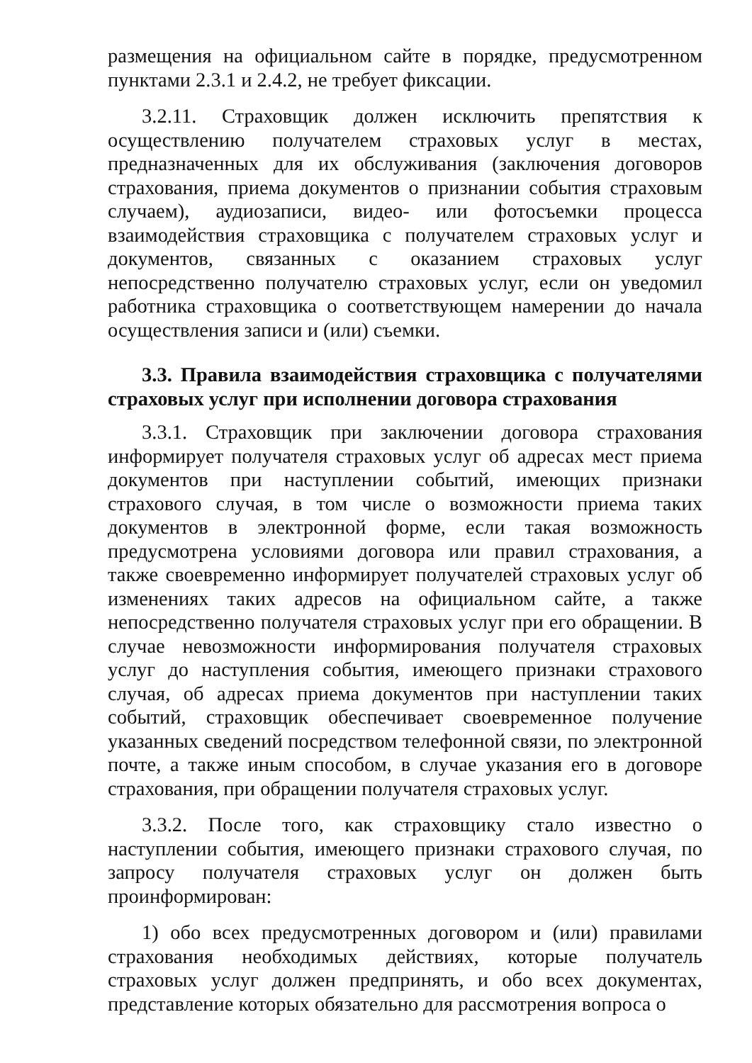размещения на официальном сайте в порядке, предусмотренном пунктами 2.3.1 и 2.4.2, не требует фиксации.
3.2.11. Страховщик должен исключить препятствия к осуществлению получателем страховых услуг в местах, предназначенных для их обслуживания (заключения договоров страхования, приема документов о признании события страховым случаем), аудиозаписи, видео- или фотосъемки процесса взаимодействия страховщика с получателем страховых услуг и документов, связанных с оказанием страховых услуг непосредственно получателю страховых услуг, если он уведомил работника страховщика о соответствующем намерении до начала осуществления записи и (или) съемки.
3.3. Правила взаимодействия страховщика с получателями страховых услуг при исполнении договора страхования
3.3.1. Страховщик при заключении договора страхования информирует получателя страховых услуг об адресах мест приема документов при наступлении событий, имеющих признаки страхового случая, в том числе о возможности приема таких документов в электронной форме, если такая возможность предусмотрена условиями договора или правил страхования, а также своевременно информирует получателей страховых услуг об изменениях таких адресов на официальном сайте, а также непосредственно получателя страховых услуг при его обращении. В случае невозможности информирования получателя страховых услуг до наступления события, имеющего признаки страхового случая, об адресах приема документов при наступлении таких событий, страховщик обеспечивает своевременное получение указанных сведений посредством телефонной связи, по электронной почте, а также иным способом, в случае указания его в договоре страхования, при обращении получателя страховых услуг.
3.3.2. После того, как страховщику стало известно о наступлении события, имеющего признаки страхового случая, по запросу получателя страховых услуг он должен быть проинформирован:
1) обо всех предусмотренных договором и (или) правилами страхования необходимых действиях, которые получатель страховых услуг должен предпринять, и обо всех документах, представление которых обязательно для рассмотрения вопроса о